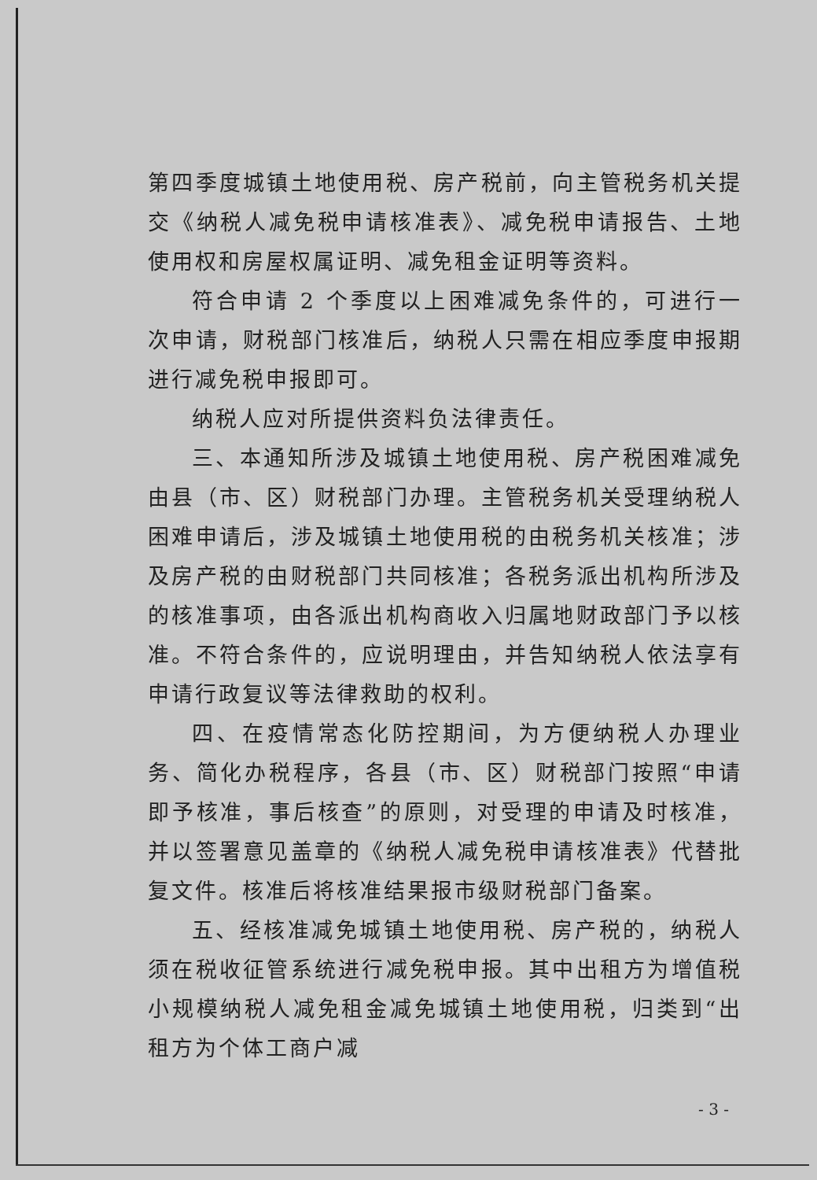第四季度城镇土地使用税、房产税前，向主管税务机关提交《纳税人减免税申请核准表》、减免税申请报告、土地使用权和房屋权属证明、减免租金证明等资料。
符合申请 2 个季度以上困难减免条件的，可进行一次申请，财税部门核准后，纳税人只需在相应季度申报期进行减免税申报即可。
纳税人应对所提供资料负法律责任。
三、本通知所涉及城镇土地使用税、房产税困难减免由县（市、区）财税部门办理。主管税务机关受理纳税人困难申请后，涉及城镇土地使用税的由税务机关核准；涉及房产税的由财税部门共同核准；各税务派出机构所涉及的核准事项，由各派出机构商收入归属地财政部门予以核准。不符合条件的，应说明理由，并告知纳税人依法享有申请行政复议等法律救助的权利。
四、在疫情常态化防控期间，为方便纳税人办理业务、简化办税程序，各县（市、区）财税部门按照“申请即予核准，事后核查”的原则，对受理的申请及时核准，并以签署意见盖章的《纳税人减免税申请核准表》代替批复文件。核准后将核准结果报市级财税部门备案。
五、经核准减免城镇土地使用税、房产税的，纳税人须在税收征管系统进行减免税申报。其中出租方为增值税小规模纳税人减免租金减免城镇土地使用税，归类到“出租方为个体工商户减
- 3 -